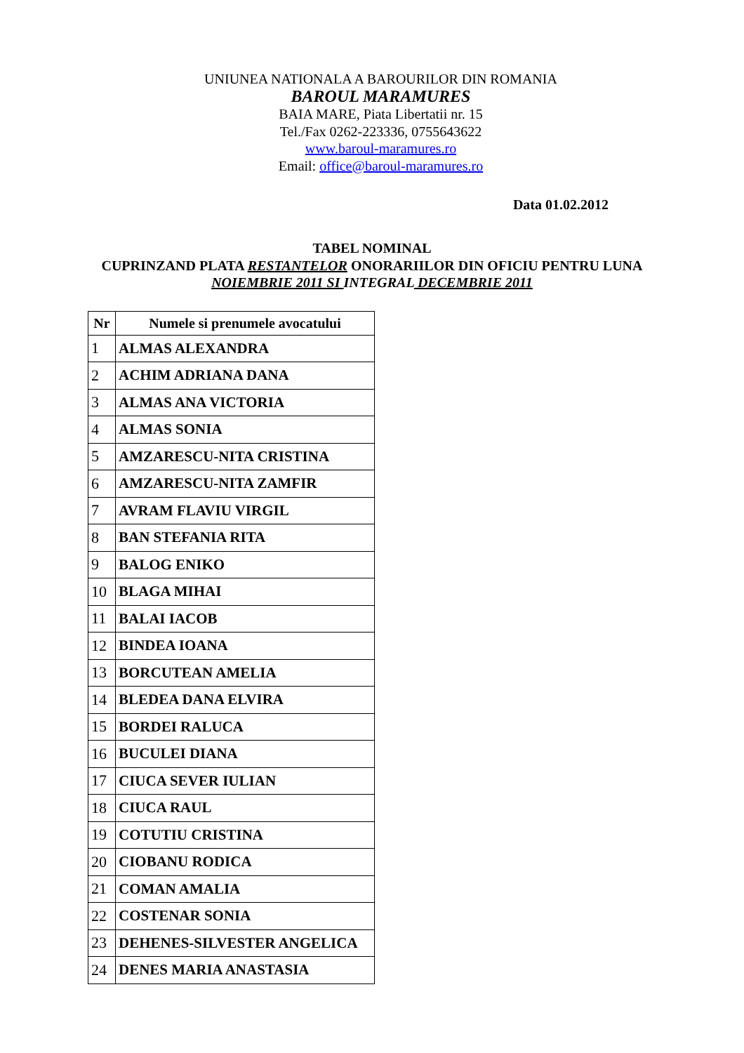UNIUNEA NATIONALA A BAROURILOR DIN ROMANIA
BAROUL MARAMURES
BAIA MARE, Piata Libertatii nr. 15
Tel./Fax 0262-223336, 0755643622
www.baroul-maramures.ro
Email: office@baroul-maramures.ro
Data 01.02.2012
TABEL NOMINAL
CUPRINZAND PLATA RESTANTELOR ONORARIILOR DIN OFICIU PENTRU LUNA
NOIEMBRIE 2011 SI INTEGRAL DECEMBRIE 2011
| Nr | Numele si prenumele avocatului |
| --- | --- |
| 1 | ALMAS ALEXANDRA |
| 2 | ACHIM ADRIANA DANA |
| 3 | ALMAS ANA VICTORIA |
| 4 | ALMAS SONIA |
| 5 | AMZARESCU-NITA CRISTINA |
| 6 | AMZARESCU-NITA ZAMFIR |
| 7 | AVRAM FLAVIU VIRGIL |
| 8 | BAN STEFANIA RITA |
| 9 | BALOG ENIKO |
| 10 | BLAGA MIHAI |
| 11 | BALAI IACOB |
| 12 | BINDEA IOANA |
| 13 | BORCUTEAN AMELIA |
| 14 | BLEDEA DANA ELVIRA |
| 15 | BORDEI RALUCA |
| 16 | BUCULEI DIANA |
| 17 | CIUCA SEVER IULIAN |
| 18 | CIUCA RAUL |
| 19 | COTUTIU CRISTINA |
| 20 | CIOBANU RODICA |
| 21 | COMAN AMALIA |
| 22 | COSTENAR SONIA |
| 23 | DEHENES-SILVESTER ANGELICA |
| 24 | DENES MARIA ANASTASIA |